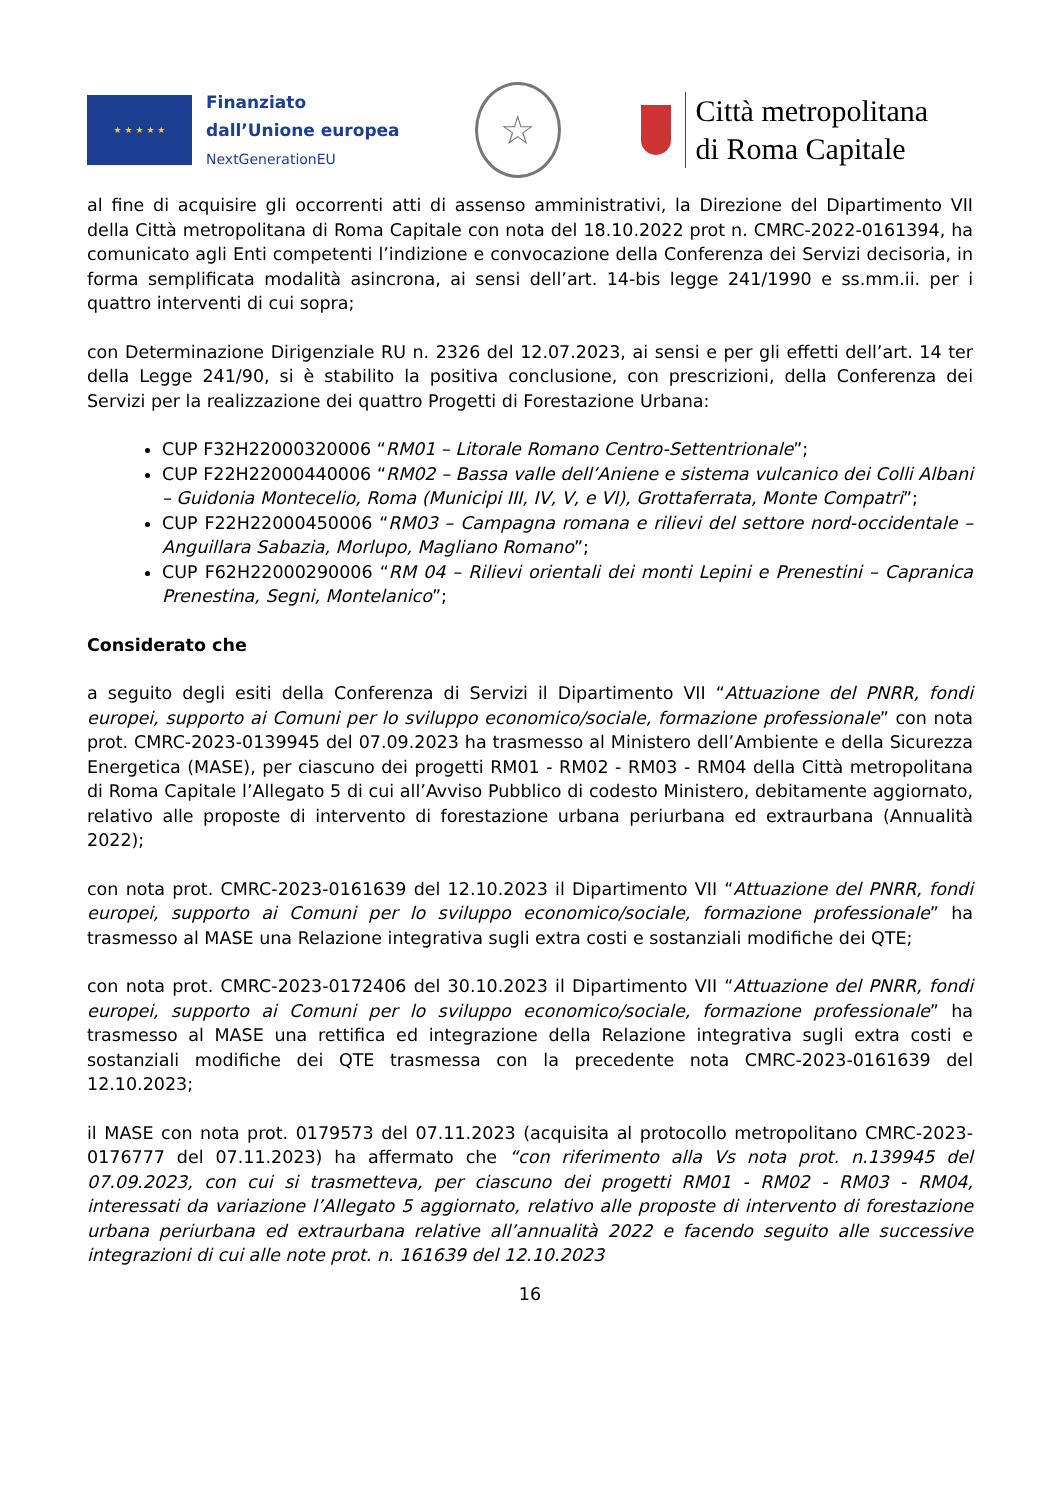★ ★ ★ ★ ★
Finanziato
dall’Unione europea
NextGenerationEU
☆
Città metropolitana
di Roma Capitale
al fine di acquisire gli occorrenti atti di assenso amministrativi, la Direzione del Dipartimento VII della Città metropolitana di Roma Capitale con nota del 18.10.2022 prot n. CMRC-2022-0161394, ha comunicato agli Enti competenti l’indizione e convocazione della Conferenza dei Servizi decisoria, in forma semplificata modalità asincrona, ai sensi dell’art. 14-bis legge 241/1990 e ss.mm.ii. per i quattro interventi di cui sopra;
con Determinazione Dirigenziale RU n. 2326 del 12.07.2023, ai sensi e per gli effetti dell’art. 14 ter della Legge 241/90, si è stabilito la positiva conclusione, con prescrizioni, della Conferenza dei Servizi per la realizzazione dei quattro Progetti di Forestazione Urbana:
CUP F32H22000320006 “RM01 – Litorale Romano Centro-Settentrionale”;
CUP F22H22000440006 “RM02 – Bassa valle dell’Aniene e sistema vulcanico dei Colli Albani – Guidonia Montecelio, Roma (Municipi III, IV, V, e VI), Grottaferrata, Monte Compatri”;
CUP F22H22000450006 “RM03 – Campagna romana e rilievi del settore nord-occidentale – Anguillara Sabazia, Morlupo, Magliano Romano”;
CUP F62H22000290006 “RM 04 – Rilievi orientali dei monti Lepini e Prenestini – Capranica Prenestina, Segni, Montelanico”;
Considerato che
a seguito degli esiti della Conferenza di Servizi il Dipartimento VII “Attuazione del PNRR, fondi europei, supporto ai Comuni per lo sviluppo economico/sociale, formazione professionale” con nota prot. CMRC-2023-0139945 del 07.09.2023 ha trasmesso al Ministero dell’Ambiente e della Sicurezza Energetica (MASE), per ciascuno dei progetti RM01 - RM02 - RM03 - RM04 della Città metropolitana di Roma Capitale l’Allegato 5 di cui all’Avviso Pubblico di codesto Ministero, debitamente aggiornato, relativo alle proposte di intervento di forestazione urbana periurbana ed extraurbana (Annualità 2022);
con nota prot. CMRC-2023-0161639 del 12.10.2023 il Dipartimento VII “Attuazione del PNRR, fondi europei, supporto ai Comuni per lo sviluppo economico/sociale, formazione professionale” ha trasmesso al MASE una Relazione integrativa sugli extra costi e sostanziali modifiche dei QTE;
con nota prot. CMRC-2023-0172406 del 30.10.2023 il Dipartimento VII “Attuazione del PNRR, fondi europei, supporto ai Comuni per lo sviluppo economico/sociale, formazione professionale” ha trasmesso al MASE una rettifica ed integrazione della Relazione integrativa sugli extra costi e sostanziali modifiche dei QTE trasmessa con la precedente nota CMRC-2023-0161639 del 12.10.2023;
il MASE con nota prot. 0179573 del 07.11.2023 (acquisita al protocollo metropolitano CMRC-2023-0176777 del 07.11.2023) ha affermato che “con riferimento alla Vs nota prot. n.139945 del 07.09.2023, con cui si trasmetteva, per ciascuno dei progetti RM01 - RM02 - RM03 - RM04, interessati da variazione l’Allegato 5 aggiornato, relativo alle proposte di intervento di forestazione urbana periurbana ed extraurbana relative all’annualità 2022 e facendo seguito alle successive integrazioni di cui alle note prot. n. 161639 del 12.10.2023
16